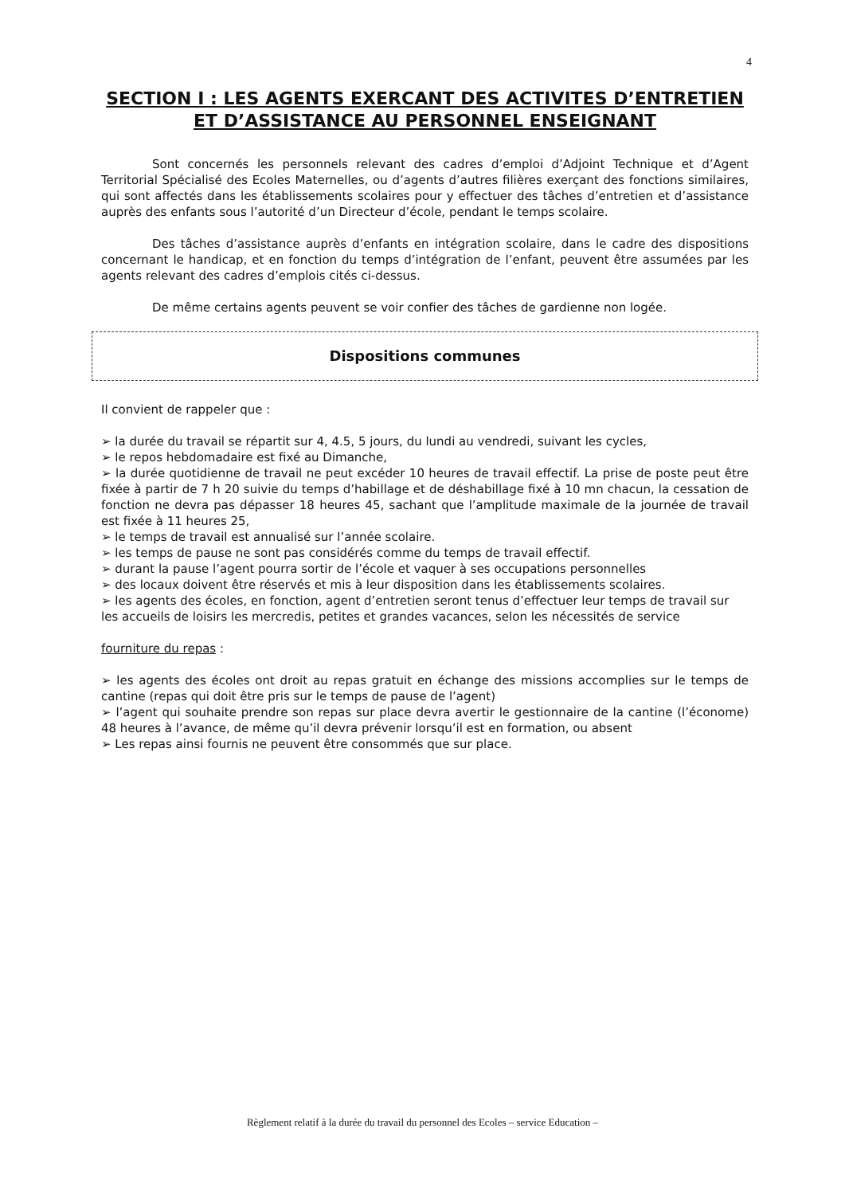4
SECTION I : LES AGENTS EXERCANT DES ACTIVITES D’ENTRETIEN ET D’ASSISTANCE AU PERSONNEL ENSEIGNANT
Sont concernés les personnels relevant des cadres d’emploi d’Adjoint Technique et d’Agent Territorial Spécialisé des Ecoles Maternelles, ou d’agents d’autres filières exerçant des fonctions similaires, qui sont affectés dans les établissements scolaires pour y effectuer des tâches d’entretien et d’assistance auprès des enfants sous l’autorité d’un Directeur d’école, pendant le temps scolaire.
Des tâches d’assistance auprès d’enfants en intégration scolaire, dans le cadre des dispositions concernant le handicap, et en fonction du temps d’intégration de l’enfant, peuvent être assumées par les agents relevant des cadres d’emplois cités ci-dessus.
De même certains agents peuvent se voir confier des tâches de gardienne non logée.
Dispositions communes
Il convient de rappeler que :
➢ la durée du travail se répartit sur 4, 4.5, 5 jours, du lundi au vendredi, suivant les cycles,
➢ le repos hebdomadaire est fixé au Dimanche,
➢ la durée quotidienne de travail ne peut excéder 10 heures de travail effectif. La prise de poste peut être fixée à partir de 7 h 20 suivie du temps d’habillage et de déshabillage fixé à 10 mn chacun, la cessation de fonction ne devra pas dépasser 18 heures 45, sachant que l’amplitude maximale de la journée de travail est fixée à 11 heures 25,
➢ le temps de travail est annualisé sur l’année scolaire.
➢ les temps de pause ne sont pas considérés comme du temps de travail effectif.
➢ durant la pause l’agent pourra sortir de l’école et vaquer à ses occupations personnelles
➢ des locaux doivent être réservés et mis à leur disposition dans les établissements scolaires.
➢ les agents des écoles, en fonction, agent d’entretien seront tenus d’effectuer leur temps de travail sur les accueils de loisirs les mercredis, petites et grandes vacances, selon les nécessités de service
fourniture du repas :
➢ les agents des écoles ont droit au repas gratuit en échange des missions accomplies sur le temps de cantine (repas qui doit être pris sur le temps de pause de l’agent)
➢ l’agent qui souhaite prendre son repas sur place devra avertir le gestionnaire de la cantine (l’économe) 48 heures à l’avance, de même qu’il devra prévenir lorsqu’il est en formation, ou absent
➢ Les repas ainsi fournis ne peuvent être consommés que sur place.
Règlement relatif à la durée du travail du personnel des Ecoles – service Education –